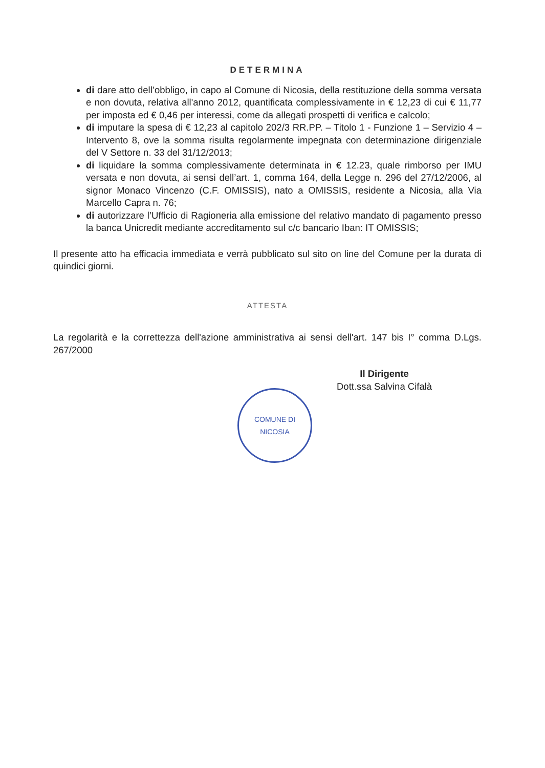DETERMINA
di dare atto dell’obbligo, in capo al Comune di Nicosia, della restituzione della somma versata e non dovuta, relativa all'anno 2012, quantificata complessivamente in € 12,23 di cui € 11,77 per imposta ed € 0,46 per interessi, come da allegati prospetti di verifica e calcolo;
di imputare la spesa di € 12,23 al capitolo 202/3 RR.PP. – Titolo 1 - Funzione 1 – Servizio 4 – Intervento 8, ove la somma risulta regolarmente impegnata con determinazione dirigenziale del V Settore n. 33 del 31/12/2013;
di liquidare la somma complessivamente determinata in € 12.23, quale rimborso per IMU versata e non dovuta, ai sensi dell’art. 1, comma 164, della Legge n. 296 del 27/12/2006, al signor Monaco Vincenzo (C.F. OMISSIS), nato a OMISSIS, residente a Nicosia, alla Via Marcello Capra n. 76;
di autorizzare l’Ufficio di Ragioneria alla emissione del relativo mandato di pagamento presso la banca Unicredit mediante accreditamento sul c/c bancario Iban: IT OMISSIS;
Il presente atto ha efficacia immediata e verrà pubblicato sul sito on line del Comune per la durata di quindici giorni.
ATTESTA
La regolarità e la correttezza dell'azione amministrativa ai sensi dell'art. 147 bis I° comma D.Lgs. 267/2000
COMUNE DI NICOSIA
Il Dirigente
Dott.ssa Salvina Cifalà